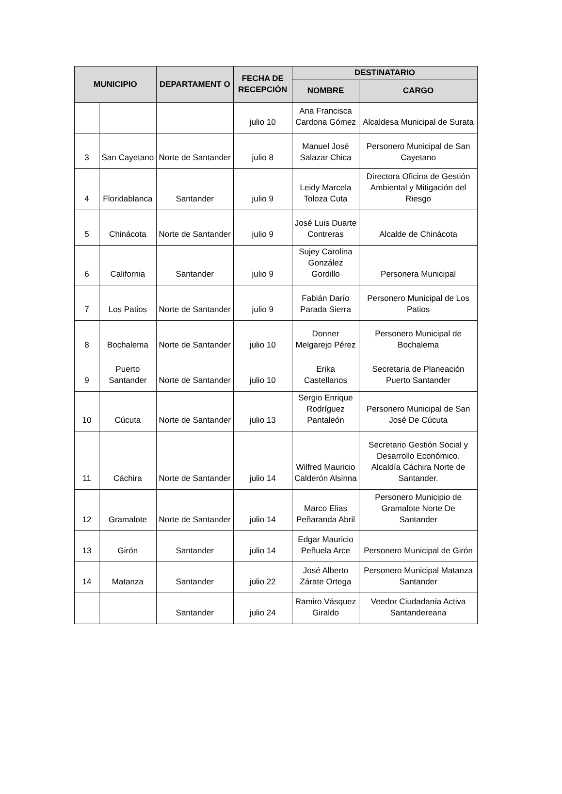| MUNICIPIO | | DEPARTAMENT O | FECHA DE RECEPCIÓN | DESTINATARIO | |
| --- | --- | --- | --- | --- | --- |
| | | | | NOMBRE | CARGO |
| | | | julio 10 | Ana Francisca Cardona Gómez | Alcaldesa Municipal de Surata |
| 3 | San Cayetano | Norte de Santander | julio 8 | Manuel José Salazar Chica | Personero Municipal de San Cayetano |
| 4 | Floridablanca | Santander | julio 9 | Leidy Marcela Toloza Cuta | Directora Oficina de Gestión Ambiental y Mitigación del Riesgo |
| 5 | Chinácota | Norte de Santander | julio 9 | José Luis Duarte Contreras | Alcalde de Chinácota |
| 6 | California | Santander | julio 9 | Sujey Carolina González Gordillo | Personera Municipal |
| 7 | Los Patios | Norte de Santander | julio 9 | Fabián Darío Parada Sierra | Personero Municipal de Los Patios |
| 8 | Bochalema | Norte de Santander | julio 10 | Donner Melgarejo Pérez | Personero Municipal de Bochalema |
| 9 | Puerto Santander | Norte de Santander | julio 10 | Erika Castellanos | Secretaria de Planeación Puerto Santander |
| 10 | Cúcuta | Norte de Santander | julio 13 | Sergio Enrique Rodríguez Pantaleón | Personero Municipal de San José De Cúcuta |
| 11 | Cáchira | Norte de Santander | julio 14 | Wilfred Mauricio Calderón Alsinna | Secretario Gestión Social y Desarrollo Económico. Alcaldía Cáchira Norte de Santander. |
| 12 | Gramalote | Norte de Santander | julio 14 | Marco Elias Peñaranda Abril | Personero Municipio de Gramalote Norte De Santander |
| 13 | Girón | Santander | julio 14 | Edgar Mauricio Peñuela Arce | Personero Municipal de Girón |
| 14 | Matanza | Santander | julio 22 | José Alberto Zárate Ortega | Personero Municipal Matanza Santander |
| | | Santander | julio 24 | Ramiro Vásquez Giraldo | Veedor Ciudadanía Activa Santandereana |